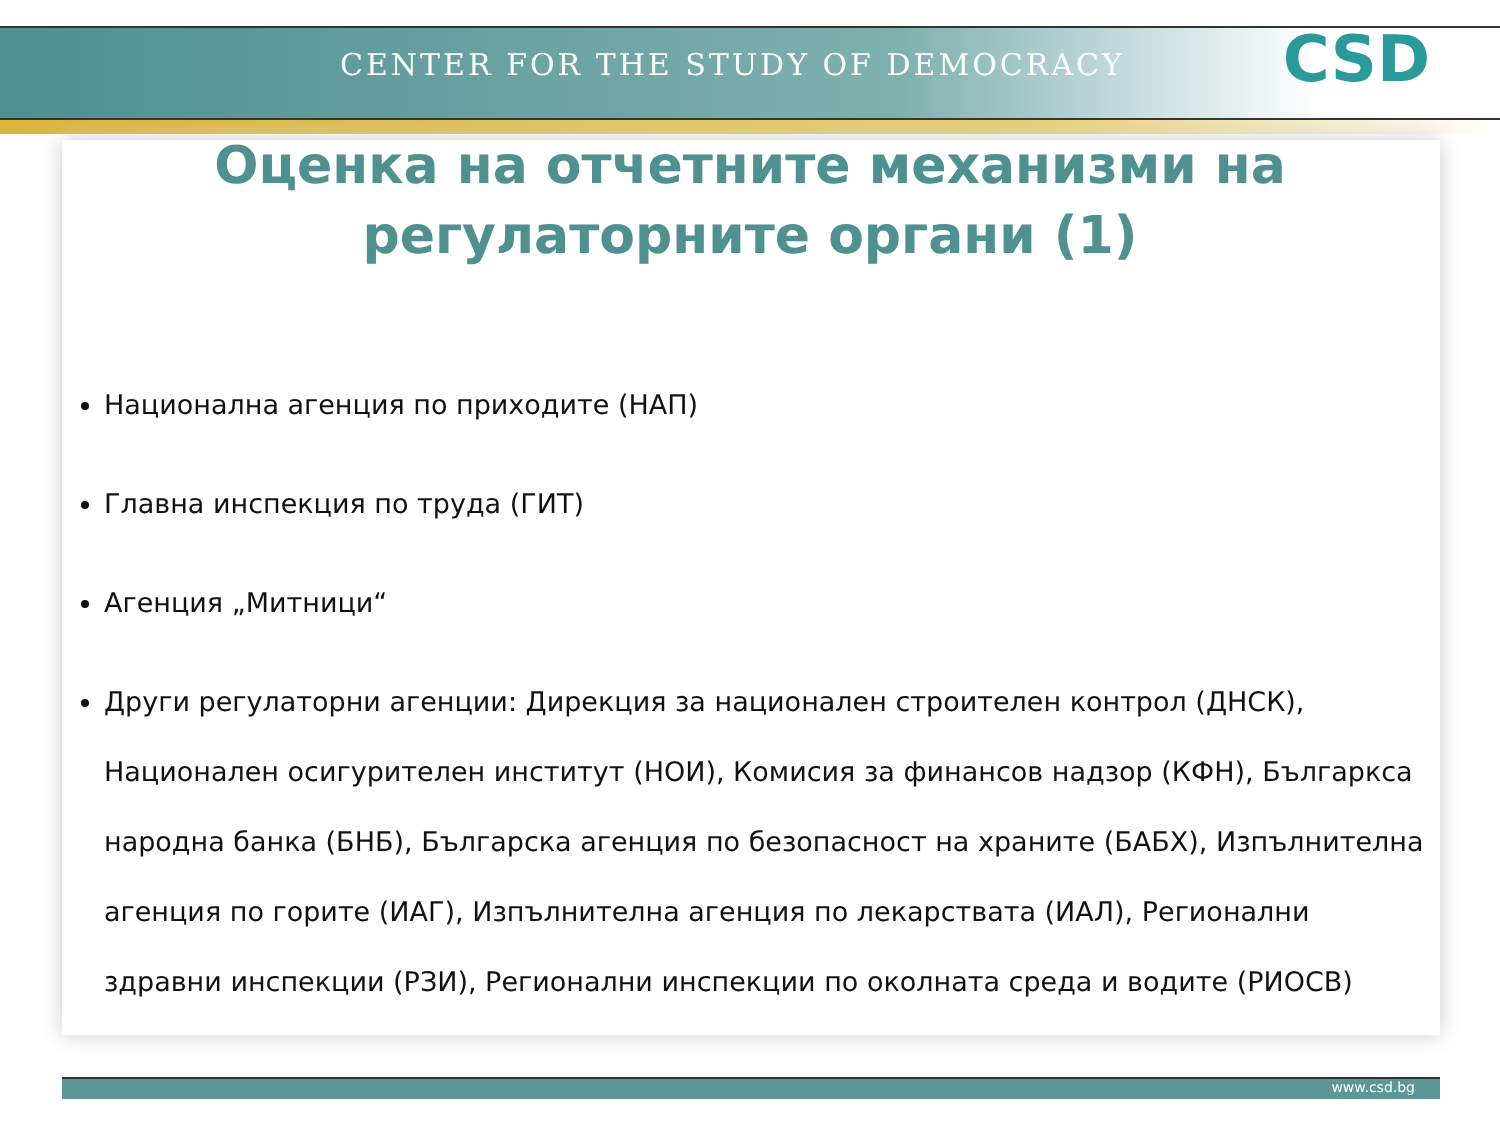CENTER FOR THE STUDY OF DEMOCRACY
CSD
Оценка на отчетните механизми на
регулаторните органи (1)
Национална агенция по приходите (НАП)
Главна инспекция по труда (ГИТ)
Агенция „Митници“
Други регулаторни агенции: Дирекция за национален строителен контрол (ДНСК), Национален осигурителен институт (НОИ), Комисия за финансов надзор (КФН), Българкса народна банка (БНБ), Българска агенция по безопасност на храните (БАБХ), Изпълнителна агенция по горите (ИАГ), Изпълнителна агенция по лекарствата (ИАЛ), Регионални здравни инспекции (РЗИ), Регионални инспекции по околната среда и водите (РИОСВ)
www.csd.bg